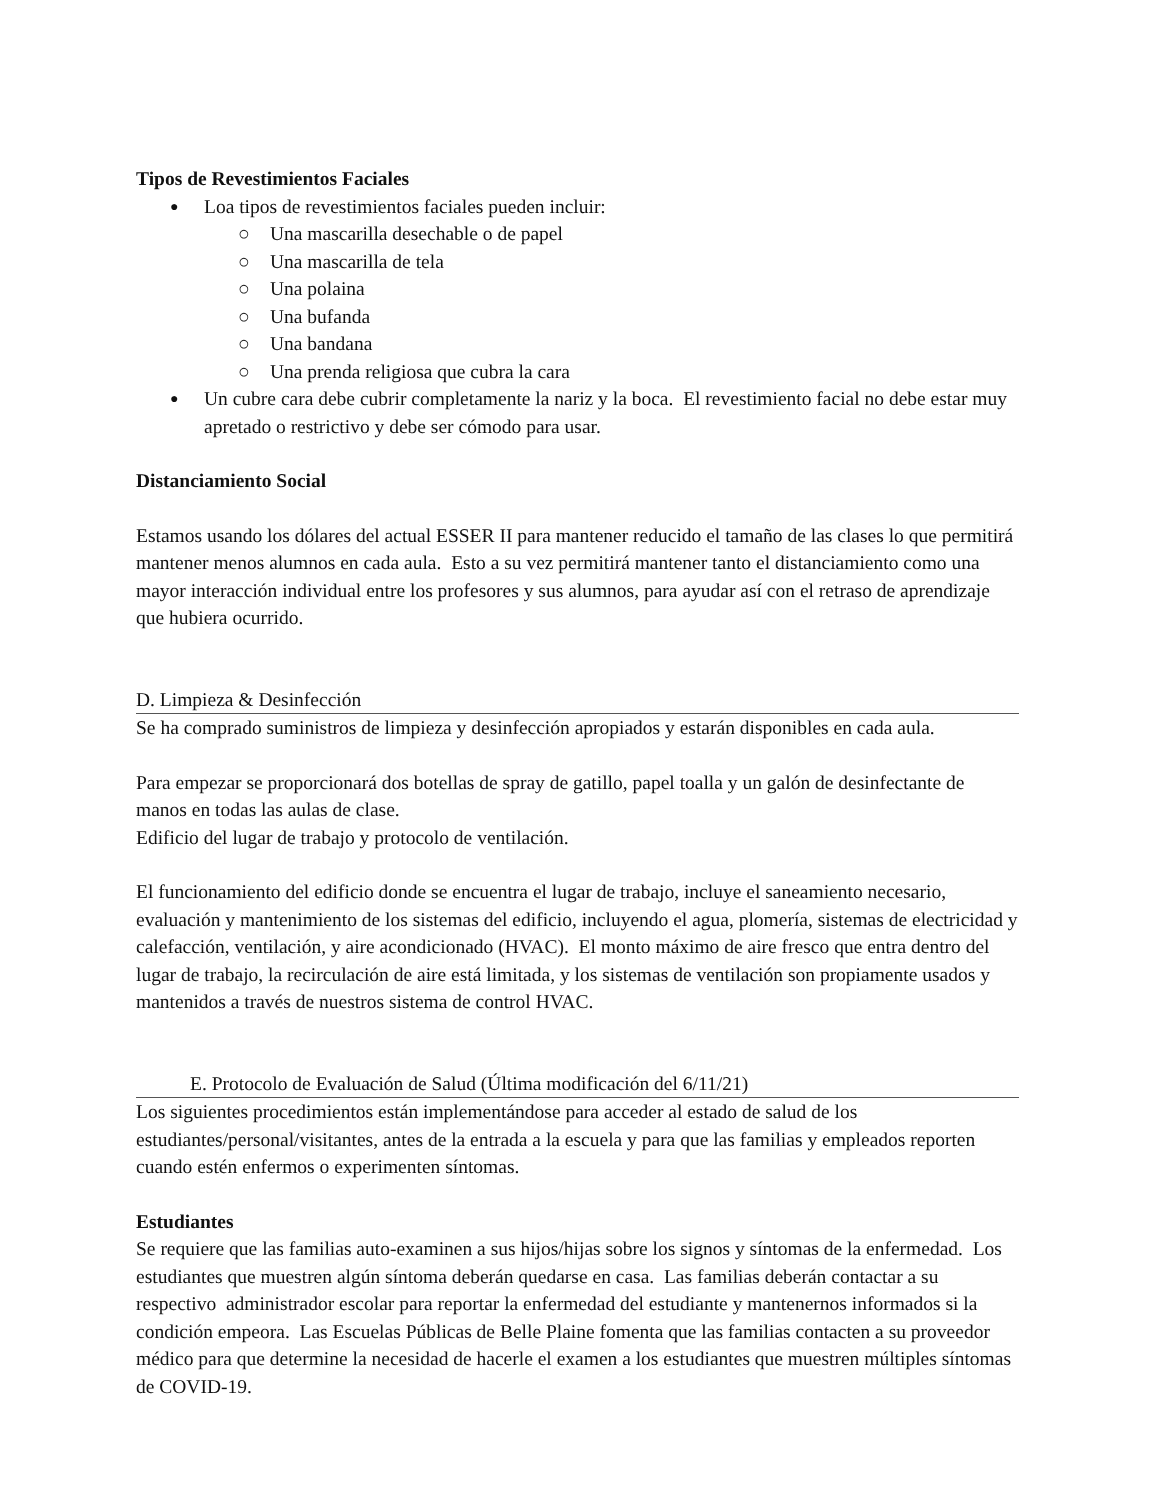Tipos de Revestimientos Faciales
Loa tipos de revestimientos faciales pueden incluir:
Una mascarilla desechable o de papel
Una mascarilla de tela
Una polaina
Una bufanda
Una bandana
Una prenda religiosa que cubra la cara
Un cubre cara debe cubrir completamente la nariz y la boca. El revestimiento facial no debe estar muy apretado o restrictivo y debe ser cómodo para usar.
Distanciamiento Social
Estamos usando los dólares del actual ESSER II para mantener reducido el tamaño de las clases lo que permitirá mantener menos alumnos en cada aula. Esto a su vez permitirá mantener tanto el distanciamiento como una mayor interacción individual entre los profesores y sus alumnos, para ayudar así con el retraso de aprendizaje que hubiera ocurrido.
D. Limpieza & Desinfección
Se ha comprado suministros de limpieza y desinfección apropiados y estarán disponibles en cada aula.
Para empezar se proporcionará dos botellas de spray de gatillo, papel toalla y un galón de desinfectante de manos en todas las aulas de clase.
Edificio del lugar de trabajo y protocolo de ventilación.
El funcionamiento del edificio donde se encuentra el lugar de trabajo, incluye el saneamiento necesario, evaluación y mantenimiento de los sistemas del edificio, incluyendo el agua, plomería, sistemas de electricidad y calefacción, ventilación, y aire acondicionado (HVAC). El monto máximo de aire fresco que entra dentro del lugar de trabajo, la recirculación de aire está limitada, y los sistemas de ventilación son propiamente usados y mantenidos a través de nuestros sistema de control HVAC.
E. Protocolo de Evaluación de Salud (Última modificación del 6/11/21)
Los siguientes procedimientos están implementándose para acceder al estado de salud de los estudiantes/personal/visitantes, antes de la entrada a la escuela y para que las familias y empleados reporten cuando estén enfermos o experimenten síntomas.
Estudiantes
Se requiere que las familias auto-examinen a sus hijos/hijas sobre los signos y síntomas de la enfermedad. Los estudiantes que muestren algún síntoma deberán quedarse en casa. Las familias deberán contactar a su respectivo administrador escolar para reportar la enfermedad del estudiante y mantenernos informados si la condición empeora. Las Escuelas Públicas de Belle Plaine fomenta que las familias contacten a su proveedor médico para que determine la necesidad de hacerle el examen a los estudiantes que muestren múltiples síntomas de COVID-19.